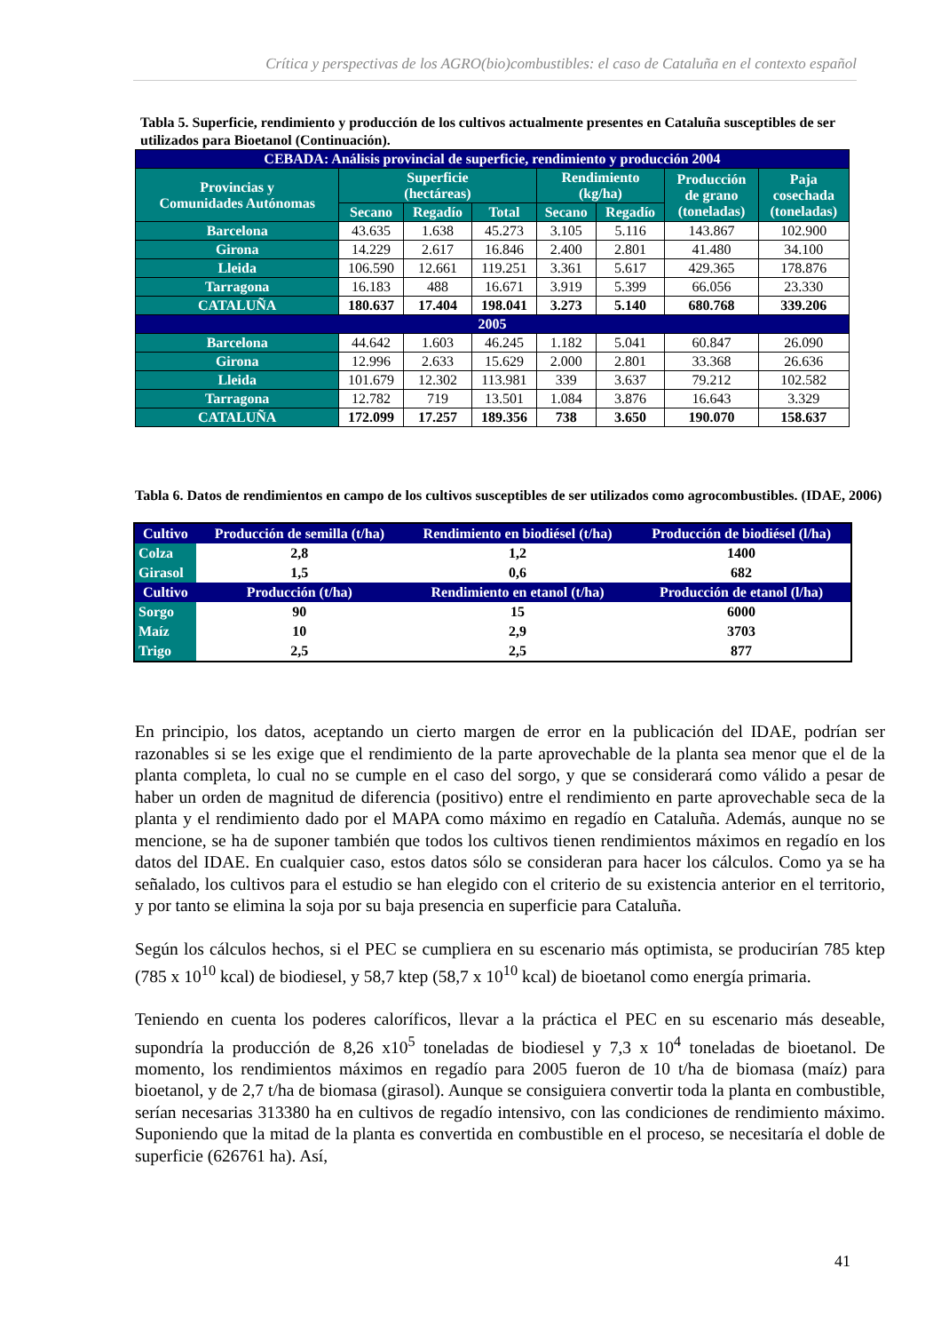Crítica y perspectivas de los AGRO(bio)combustibles: el caso de Cataluña en el contexto español
Tabla 5. Superficie, rendimiento y producción de los cultivos actualmente presentes en Cataluña susceptibles de ser utilizados para Bioetanol (Continuación).
| CEBADA: Análisis provincial de superficie, rendimiento y producción 2004 | | | | | | | |
| Provincias y Comunidades Autónomas | Superficie (hectáreas) | | | Rendimiento (kg/ha) | | Producción de grano (toneladas) | Paja cosechada (toneladas) |
| | Secano | Regadío | Total | Secano | Regadío | | |
| Barcelona | 43.635 | 1.638 | 45.273 | 3.105 | 5.116 | 143.867 | 102.900 |
| Girona | 14.229 | 2.617 | 16.846 | 2.400 | 2.801 | 41.480 | 34.100 |
| Lleida | 106.590 | 12.661 | 119.251 | 3.361 | 5.617 | 429.365 | 178.876 |
| Tarragona | 16.183 | 488 | 16.671 | 3.919 | 5.399 | 66.056 | 23.330 |
| CATALUÑA | 180.637 | 17.404 | 198.041 | 3.273 | 5.140 | 680.768 | 339.206 |
| 2005 | | | | | | | |
| Barcelona | 44.642 | 1.603 | 46.245 | 1.182 | 5.041 | 60.847 | 26.090 |
| Girona | 12.996 | 2.633 | 15.629 | 2.000 | 2.801 | 33.368 | 26.636 |
| Lleida | 101.679 | 12.302 | 113.981 | 339 | 3.637 | 79.212 | 102.582 |
| Tarragona | 12.782 | 719 | 13.501 | 1.084 | 3.876 | 16.643 | 3.329 |
| CATALUÑA | 172.099 | 17.257 | 189.356 | 738 | 3.650 | 190.070 | 158.637 |
Tabla 6. Datos de rendimientos en campo de los cultivos susceptibles de ser utilizados como agrocombustibles. (IDAE, 2006)
| Cultivo | Producción de semilla (t/ha) | Rendimiento en biodiésel (t/ha) | Producción de biodiésel (l/ha) |
| --- | --- | --- | --- |
| Colza | 2,8 | 1,2 | 1400 |
| Girasol | 1,5 | 0,6 | 682 |
| Cultivo | Producción (t/ha) | Rendimiento en etanol (t/ha) | Producción de etanol (l/ha) |
| Sorgo | 90 | 15 | 6000 |
| Maíz | 10 | 2,9 | 3703 |
| Trigo | 2,5 | 2,5 | 877 |
En principio, los datos, aceptando un cierto margen de error en la publicación del IDAE, podrían ser razonables si se les exige que el rendimiento de la parte aprovechable de la planta sea menor que el de la planta completa, lo cual no se cumple en el caso del sorgo, y que se considerará como válido a pesar de haber un orden de magnitud de diferencia (positivo) entre el rendimiento en parte aprovechable seca de la planta y el rendimiento dado por el MAPA como máximo en regadío en Cataluña. Además, aunque no se mencione, se ha de suponer también que todos los cultivos tienen rendimientos máximos en regadío en los datos del IDAE. En cualquier caso, estos datos sólo se consideran para hacer los cálculos. Como ya se ha señalado, los cultivos para el estudio se han elegido con el criterio de su existencia anterior en el territorio, y por tanto se elimina la soja por su baja presencia en superficie para Cataluña.
Según los cálculos hechos, si el PEC se cumpliera en su escenario más optimista, se producirían 785 ktep (785 x 10<sup>10</sup> kcal) de biodiesel, y 58,7 ktep (58,7 x 10<sup>10</sup> kcal) de bioetanol como energía primaria.
Teniendo en cuenta los poderes caloríficos, llevar a la práctica el PEC en su escenario más deseable, supondría la producción de 8,26 x10<sup>5</sup> toneladas de biodiesel y 7,3 x 10<sup>4</sup> toneladas de bioetanol. De momento, los rendimientos máximos en regadío para 2005 fueron de 10 t/ha de biomasa (maíz) para bioetanol, y de 2,7 t/ha de biomasa (girasol). Aunque se consiguiera convertir toda la planta en combustible, serían necesarias 313380 ha en cultivos de regadío intensivo, con las condiciones de rendimiento máximo. Suponiendo que la mitad de la planta es convertida en combustible en el proceso, se necesitaría el doble de superficie (626761 ha). Así,
41